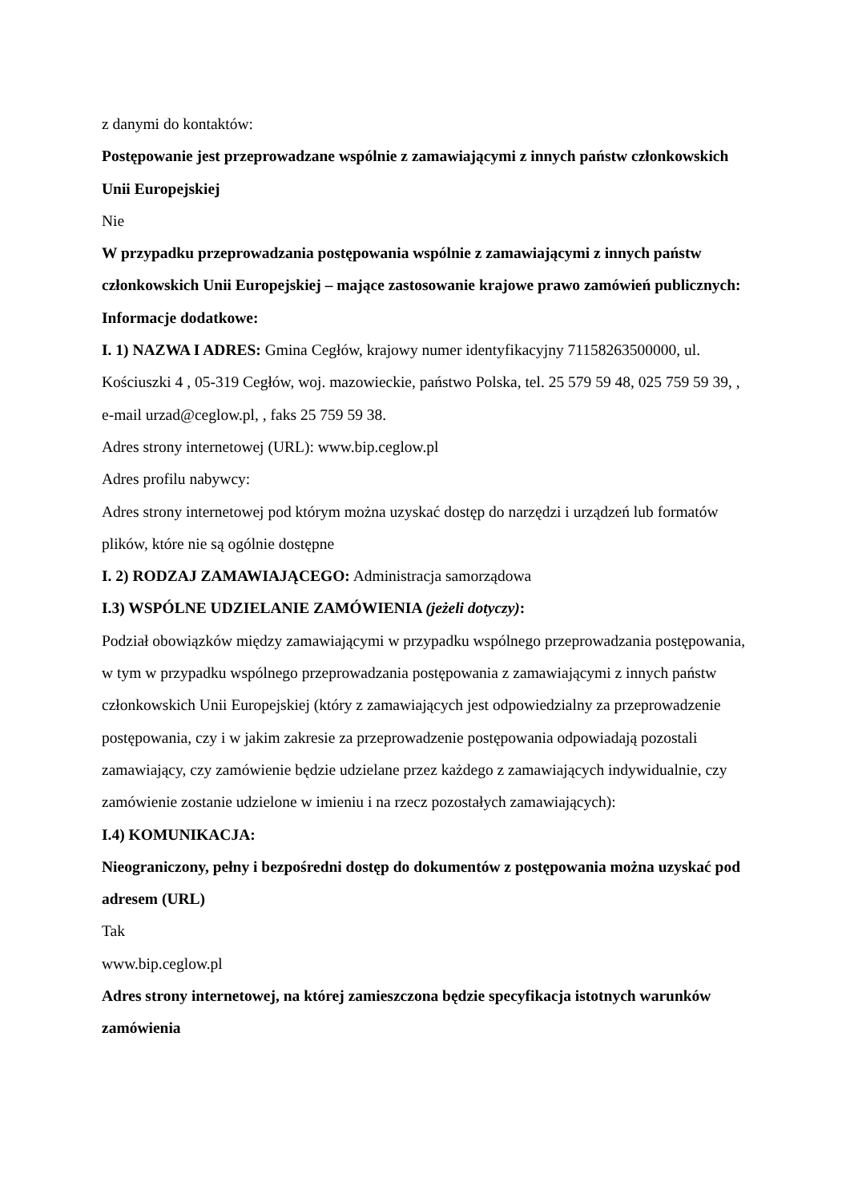z danymi do kontaktów:
Postępowanie jest przeprowadzane wspólnie z zamawiającymi z innych państw członkowskich Unii Europejskiej
Nie
W przypadku przeprowadzania postępowania wspólnie z zamawiającymi z innych państw członkowskich Unii Europejskiej – mające zastosowanie krajowe prawo zamówień publicznych:
Informacje dodatkowe:
I. 1) NAZWA I ADRES: Gmina Cegłów, krajowy numer identyfikacyjny 71158263500000, ul. Kościuszki 4 , 05-319 Cegłów, woj. mazowieckie, państwo Polska, tel. 25 579 59 48, 025 759 59 39, , e-mail urzad@ceglow.pl, , faks 25 759 59 38.
Adres strony internetowej (URL): www.bip.ceglow.pl
Adres profilu nabywcy:
Adres strony internetowej pod którym można uzyskać dostęp do narzędzi i urządzeń lub formatów plików, które nie są ogólnie dostępne
I. 2) RODZAJ ZAMAWIAJĄCEGO: Administracja samorządowa
I.3) WSPÓLNE UDZIELANIE ZAMÓWIENIA (jeżeli dotyczy):
Podział obowiązków między zamawiającymi w przypadku wspólnego przeprowadzania postępowania, w tym w przypadku wspólnego przeprowadzania postępowania z zamawiającymi z innych państw członkowskich Unii Europejskiej (który z zamawiających jest odpowiedzialny za przeprowadzenie postępowania, czy i w jakim zakresie za przeprowadzenie postępowania odpowiadają pozostali zamawiający, czy zamówienie będzie udzielane przez każdego z zamawiających indywidualnie, czy zamówienie zostanie udzielone w imieniu i na rzecz pozostałych zamawiających):
I.4) KOMUNIKACJA:
Nieograniczony, pełny i bezpośredni dostęp do dokumentów z postępowania można uzyskać pod adresem (URL)
Tak
www.bip.ceglow.pl
Adres strony internetowej, na której zamieszczona będzie specyfikacja istotnych warunków zamówienia